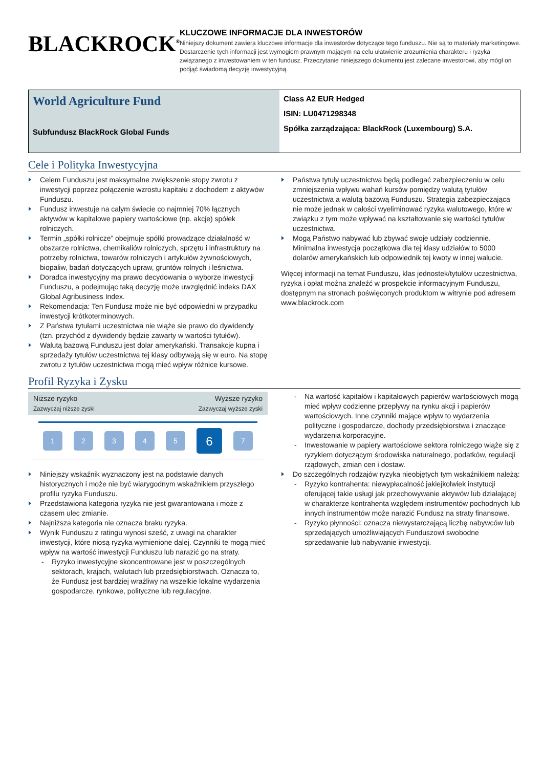BLACKROCK<sup>®</sup>
KLUCZOWE INFORMACJE DLA INWESTORÓW
Niniejszy dokument zawiera kluczowe informacje dla inwestorów dotyczące tego funduszu. Nie są to materiały marketingowe. Dostarczenie tych informacji jest wymogiem prawnym mającym na celu ułatwienie zrozumienia charakteru i ryzyka związanego z inwestowaniem w ten fundusz. Przeczytanie niniejszego dokumentu jest zalecane inwestorowi, aby mógł on podjąć świadomą decyzję inwestycyjną.
World Agriculture Fund
Subfundusz BlackRock Global Funds
Class A2 EUR Hedged
ISIN: LU0471298348
Spółka zarządzająca: BlackRock (Luxembourg) S.A.
Cele i Polityka Inwestycyjna
Celem Funduszu jest maksymalne zwiększenie stopy zwrotu z inwestycji poprzez połączenie wzrostu kapitału z dochodem z aktywów Funduszu.
Fundusz inwestuje na całym świecie co najmniej 70% łącznych aktywów w kapitałowe papiery wartościowe (np. akcje) spółek rolniczych.
Termin „spółki rolnicze” obejmuje spółki prowadzące działalność w obszarze rolnictwa, chemikaliów rolniczych, sprzętu i infrastruktury na potrzeby rolnictwa, towarów rolniczych i artykułów żywnościowych, biopaliw, badań dotyczących upraw, gruntów rolnych i leśnictwa.
Doradca inwestycyjny ma prawo decydowania o wyborze inwestycji Funduszu, a podejmując taką decyzję może uwzględnić indeks DAX Global Agribusiness Index.
Rekomendacja: Ten Fundusz może nie być odpowiedni w przypadku inwestycji krótkoterminowych.
Z Państwa tytułami uczestnictwa nie wiąże sie prawo do dywidendy (tzn. przychód z dywidendy będzie zawarty w wartości tytułów).
Walutą bazową Funduszu jest dolar amerykański. Transakcje kupna i sprzedaży tytułów uczestnictwa tej klasy odbywają się w euro. Na stopę zwrotu z tytułów uczestnictwa mogą mieć wpływ różnice kursowe.
Państwa tytuły uczestnictwa będą podlegać zabezpieczeniu w celu zmniejszenia wpływu wahań kursów pomiędzy walutą tytułów uczestnictwa a walutą bazową Funduszu. Strategia zabezpieczająca nie może jednak w całości wyeliminować ryzyka walutowego, które w związku z tym może wpływać na kształtowanie się wartości tytułów uczestnictwa.
Mogą Państwo nabywać lub zbywać swoje udziały codziennie. Minimalna inwestycja początkowa dla tej klasy udziałów to 5000 dolarów amerykańskich lub odpowiednik tej kwoty w innej walucie.
Więcej informacji na temat Funduszu, klas jednostek/tytułów uczestnictwa, ryzyka i opłat można znaleźć w prospekcie informacyjnym Funduszu, dostępnym na stronach poświęconych produktom w witrynie pod adresem www.blackrock.com
Profil Ryzyka i Zysku
Niższe ryzyko
Zazwyczaj niższe zyski
Wyższe ryzyko
Zazwyczaj wyższe zyski
1 2 3 4 5 6 7
Niniejszy wskaźnik wyznaczony jest na podstawie danych historycznych i może nie być wiarygodnym wskaźnikiem przyszłego profilu ryzyka Funduszu.
Przedstawiona kategoria ryzyka nie jest gwarantowana i może z czasem ulec zmianie.
Najniższa kategoria nie oznacza braku ryzyka.
Wynik Funduszu z ratingu wynosi sześć, z uwagi na charakter inwestycji, które niosą ryzyka wymienione dalej. Czynniki te mogą mieć wpływ na wartość inwestycji Funduszu lub narazić go na straty.
Ryzyko inwestycyjne skoncentrowane jest w poszczególnych sektorach, krajach, walutach lub przedsiębiorstwach. Oznacza to, że Fundusz jest bardziej wrażliwy na wszelkie lokalne wydarzenia gospodarcze, rynkowe, polityczne lub regulacyjne.
Na wartość kapitałów i kapitałowych papierów wartościowych mogą mieć wpływ codzienne przepływy na rynku akcji i papierów wartościowych. Inne czynniki mające wpływ to wydarzenia polityczne i gospodarcze, dochody przedsiębiorstwa i znaczące wydarzenia korporacyjne.
Inwestowanie w papiery wartościowe sektora rolniczego wiąże się z ryzykiem dotyczącym środowiska naturalnego, podatków, regulacji rządowych, zmian cen i dostaw.
Do szczególnych rodzajów ryzyka nieobjętych tym wskaźnikiem należą:
Ryzyko kontrahenta: niewypłacalność jakiejkolwiek instytucji oferującej takie usługi jak przechowywanie aktywów lub działającej w charakterze kontrahenta względem instrumentów pochodnych lub innych instrumentów może narazić Fundusz na straty finansowe.
Ryzyko płynności: oznacza niewystarczającą liczbę nabywców lub sprzedających umożliwiających Funduszowi swobodne sprzedawanie lub nabywanie inwestycji.